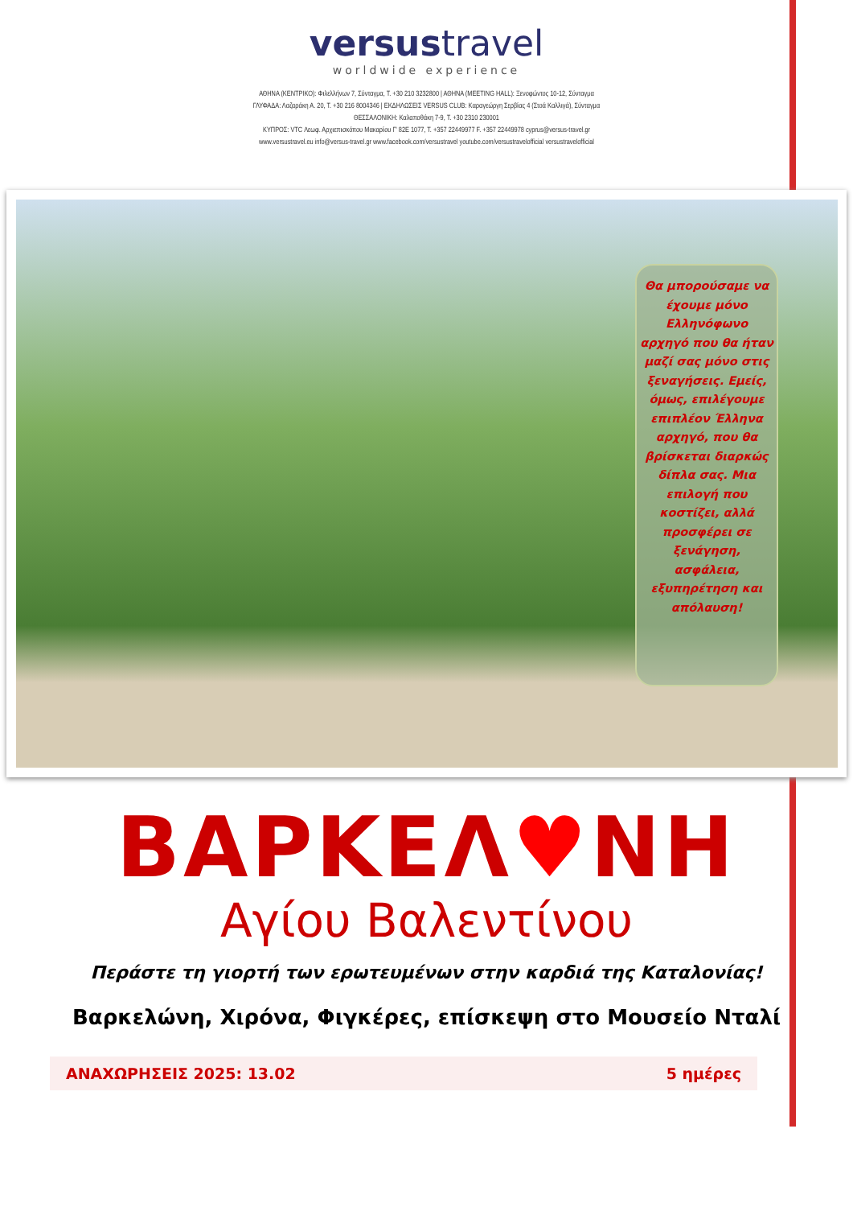versustravel
worldwide experience
ΑΘΗΝΑ (ΚΕΝΤΡΙΚΟ): Φιλελλήνων 7, Σύνταγμα, Τ. +30 210 3232800 | ΑΘΗΝΑ (MEETING HALL): Ξενοφώντος 10-12, Σύνταγμα
ΓΛΥΦΑΔΑ: Λαζαράκη Α. 20, Τ. +30 216 8004346 | ΕΚΔΗΛΩΣΕΙΣ VERSUS CLUB: Καραγεώργη Σερβίας 4 (Στοά Καλλιγά), Σύνταγμα
ΘΕΣΣΑΛΟΝΙΚΗ: Καλαποθάκη 7-9, Τ. +30 2310 230001
ΚΥΠΡΟΣ: VTC Λεωφ. Αρχιεπισκόπου Μακαρίου Γ' 82Ε 1077, Τ. +357 22449977 F. +357 22449978 cyprus@versus-travel.gr
www.versustravel.eu info@versus-travel.gr www.facebook.com/versustravel youtube.com/versustravelofficial versustravelofficial
Θα μπορούσαμε να έχουμε μόνο Ελληνόφωνο αρχηγό που θα ήταν μαζί σας μόνο στις ξεναγήσεις. Εμείς, όμως, επιλέγουμε επιπλέον Έλληνα αρχηγό, που θα βρίσκεται διαρκώς δίπλα σας. Μια επιλογή που κοστίζει, αλλά προσφέρει σε ξενάγηση, ασφάλεια, εξυπηρέτηση και απόλαυση!
ΒΑΡΚΕΛ♥ΝΗ
Αγίου Βαλεντίνου
Περάστε τη γιορτή των ερωτευμένων στην καρδιά της Καταλονίας!
Βαρκελώνη, Χιρόνα, Φιγκέρες, επίσκεψη στο Μουσείο Νταλί
ΑΝΑΧΩΡΗΣΕΙΣ 2025: 13.02 5 ημέρες